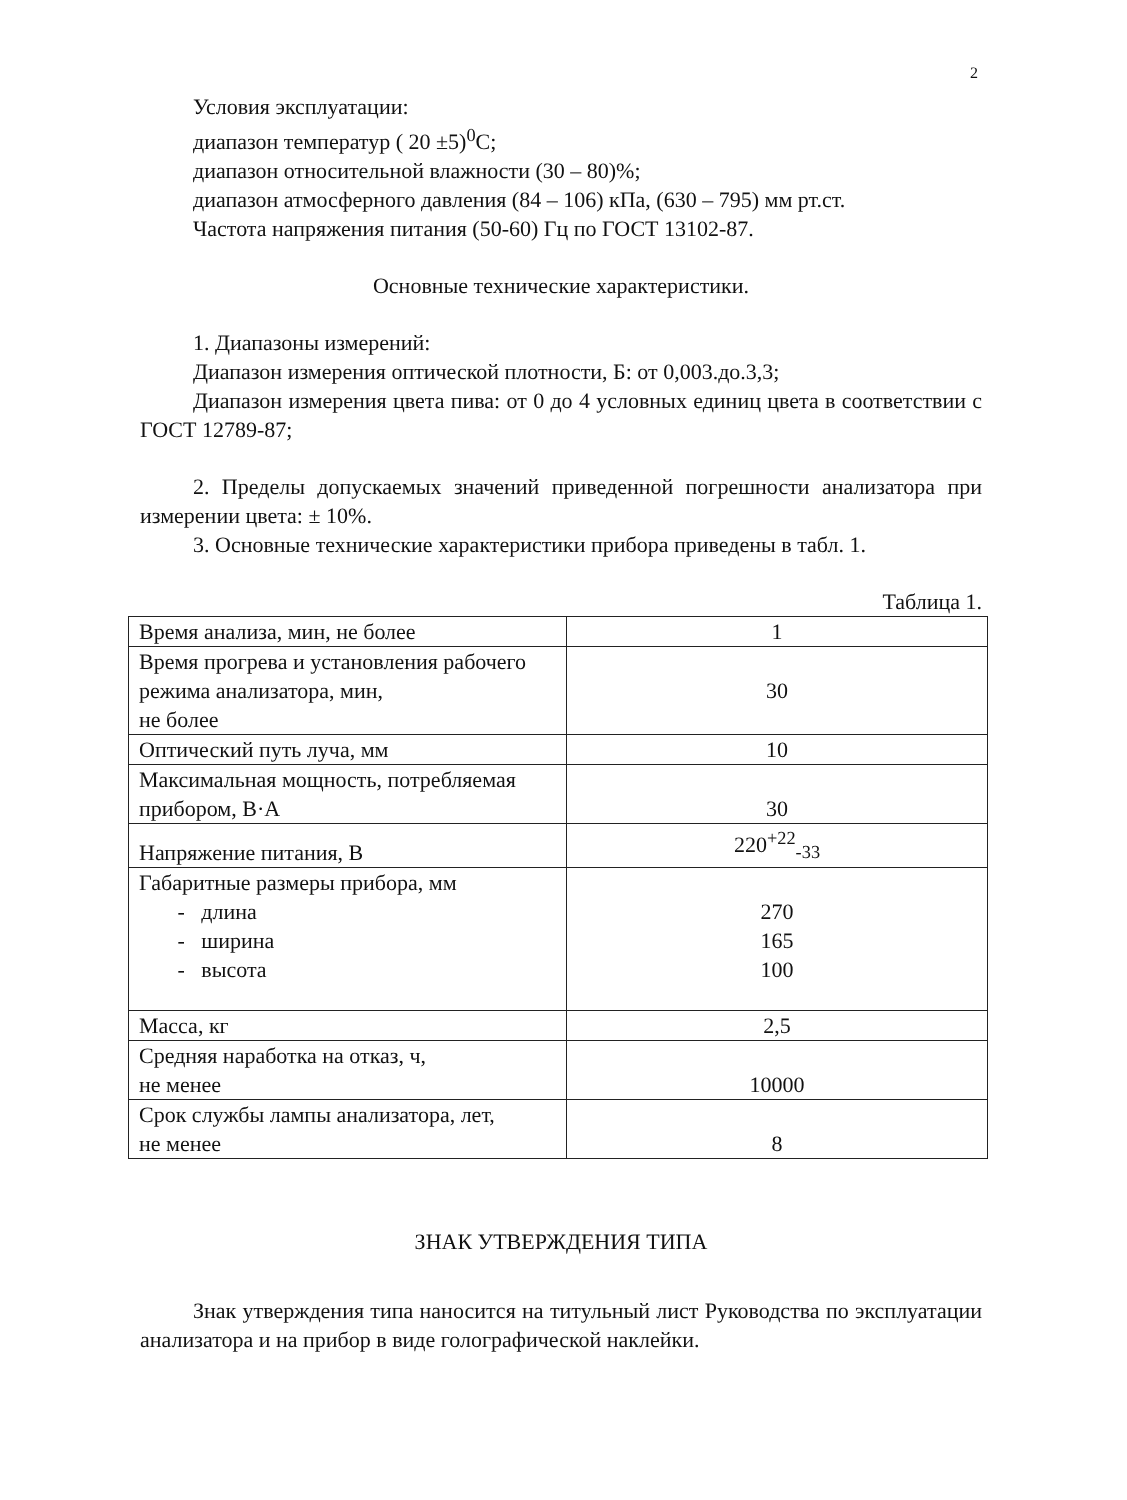2
Условия эксплуатации:
диапазон температур ( 20 ±5)<sup>0</sup>С;
диапазон относительной влажности (30 – 80)%;
диапазон атмосферного давления (84 – 106) кПа, (630 – 795) мм рт.ст.
Частота напряжения питания (50-60) Гц по ГОСТ 13102-87.
Основные технические характеристики.
1. Диапазоны измерений:
Диапазон измерения оптической плотности, Б: от 0,003.до.3,3;
Диапазон измерения цвета пива: от 0 до 4 условных единиц цвета в соответствии с ГОСТ 12789-87;
2. Пределы допускаемых значений приведенной погрешности анализатора при измерении цвета: ± 10%.
3. Основные технические характеристики прибора приведены в табл. 1.
Таблица 1.
| Время анализа, мин, не более | 1 |
| Время прогрева и установления рабочего режима анализатора, мин, не более | 30 |
| Оптический путь луча, мм | 10 |
| Максимальная мощность, потребляемая прибором, В·А | 30 |
| Напряжение питания, В | 220<sup>+22</sup><sub>-33</sub> |
| Габаритные размеры прибора, мм - длина - ширина - высота | 270 165 100 |
| Масса, кг | 2,5 |
| Средняя наработка на отказ, ч, не менее | 10000 |
| Срок службы лампы анализатора, лет, не менее | 8 |
ЗНАК УТВЕРЖДЕНИЯ ТИПА
Знак утверждения типа наносится на титульный лист Руководства по эксплуатации анализатора и на прибор в виде голографической наклейки.